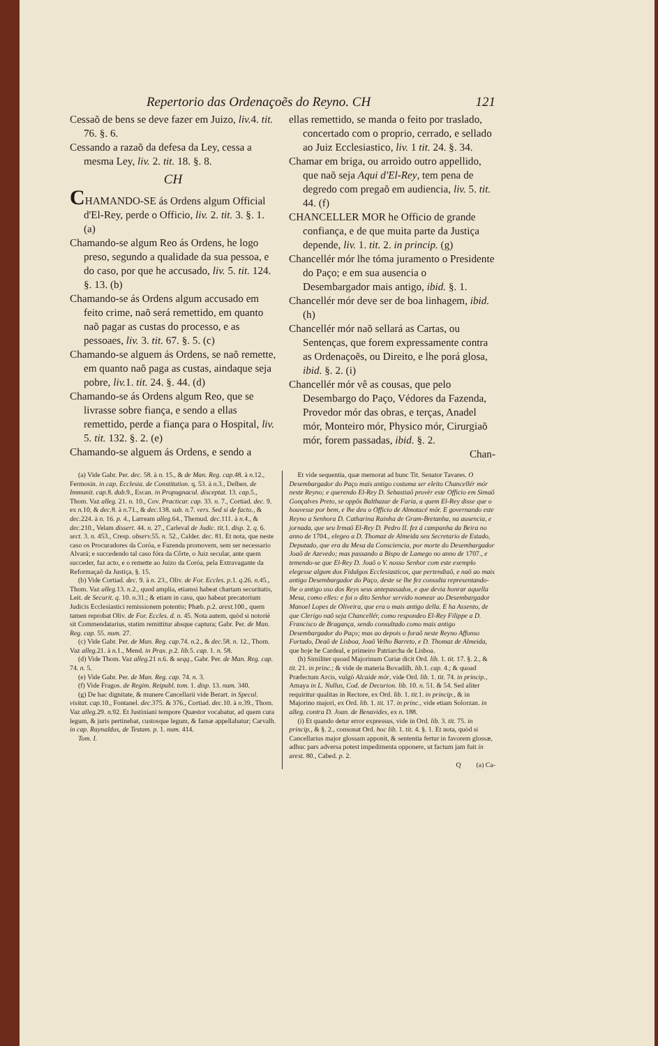Repertorio das Ordenaçoẽs do Reyno. CH 121
Cessaõ de bens se deve fazer em Juizo, liv. 4. tit. 76. §. 6.
Cessando a razaõ da defesa da Ley, cessa a mesma Ley, liv. 2. tit. 18. §. 8.
CH
CHAMANDO-SE ás Ordens algum Official d'El-Rey, perde o Officio, liv. 2. tit. 3. §. 1. (a)
Chamando-se algum Reo ás Ordens, he logo preso, segundo a qualidade da sua pessoa, e do caso, por que he accusado, liv. 5. tit. 124. §. 13. (b)
Chamando-se ás Ordens algum accusado em feito crime, naõ será remettido, em quanto naõ pagar as custas do processo, e as pessoaes, liv. 3. tit. 67. §. 5. (c)
Chamando-se alguem ás Ordens, se naõ remette, em quanto naõ paga as custas, aindaque seja pobre, liv. 1. tit. 24. §. 44. (d)
Chamando-se ás Ordens algum Reo, que se livrasse sobre fiança, e sendo a ellas remettido, perde a fiança para o Hospital, liv. 5. tit. 132. §. 2. (e)
Chamando-se alguem ás Ordens, e sendo a
ellas remettido, se manda o feito por traslado, concertado com o proprio, cerrado, e sellado ao Juiz Ecclesiastico, liv. 1 tit. 24. §. 34.
Chamar em briga, ou arroìdo outro appellido, que naõ seja Aqui d'El-Rey, tem pena de degredo com pregaõ em audiencia, liv. 5. tit. 44. (f)
CHANCELLER MOR he Officio de grande confiança, e de que muita parte da Justiça depende, liv. 1. tit. 2. in princip. (g)
Chancellér mór lhe tóma juramento o Presidente do Paço; e em sua ausencia o Desembargador mais antigo, ibid. §. 1.
Chancellér mór deve ser de boa linhagem, ibid. (h)
Chancellér mór naõ sellará as Cartas, ou Sentenças, que forem expressamente contra as Ordenaçoẽs, ou Direito, e lhe porá glosa, ibid. §. 2. (i)
Chancellér mór vê as cousas, que pelo Desembargo do Paço, Védores da Fazenda, Provedor mór das obras, e terças, Anadel mór, Monteiro mór, Physico mór, Cirurgiaõ mór, forem passadas, ibid. §. 2.
Chan-
(a) Vide Gabr. Per. dec. 58. à n. 15., & de Man. Reg. cap. 48. à n. 12., Fermosin. in cap. Ecclesia. de Constitution. q. 53. à n. 3., Delben. de Immunit. cap. 8. dub. 9., Escan. in Propugnacul. disceptat. 13. cap. 5., Thom. Vaz alleg. 21. n. 10., Cov. Practicar. cap. 33. n. 7., Cortiad. dec. 9. ex n. 10, & dec. 8. à n. 71., & dec. 138. sub. n. 7. vers. Sed si de facto., & dec. 224. à n. 16. p. 4., Larream alleg. 64., Themud. dec. 111. à n. 4., & dec. 210., Velam dissert. 44. n. 27., Carleval de Judic. tit. 1. disp. 2. q. 6. sect. 3. n. 453., Cresp. observ. 55. n. 52., Calder. dec. 81. Et nota, que neste caso os Procuradores da Coróa, e Fazenda promovem, sem ser necessario Alvará; e succedendo tal caso fóra da Côrte, o Juiz secular, ante quem succeder, faz acto, e o remette ao Juizo da Coróa, pela Extravagante da Reformaçaõ da Justiça, §. 15.
(b) Vide Cortiad. dec. 9. à n. 23., Oliv. de For. Eccles. p. 1. q. 26. n. 45., Thom. Vaz alleg. 13. n. 2., quod amplia, etiamsi habeat chartam securitatis, Leit. de Securit. q. 10. n. 31.; & etiam in casu, quo habeat precatorium Judicis Ecclesiastici remissionem potentis; Phæb. p. 2. arest. 100., quem tamen reprobat Oliv. de For. Eccles. d. n. 45. Nota autem, quòd si notoriè sit Commendatarius, statim remittitur absque captura; Gabr. Per. de Man. Reg. cap. 55. num. 27.
(c) Vide Gabr. Per. de Man. Reg. cap. 74. n. 2., & dec. 58. n. 12., Thom. Vaz alleg. 21. à n. 1., Mend. in Prax. p. 2. lib. 5. cap. 1. n. 58.
(d) Vide Thom. Vaz alleg. 21 n. 6. & seqq., Gabr. Per. de Man. Reg. cap. 74. n. 5.
(e) Vide Gabr. Per. de Man. Reg. cap. 74. n. 3.
(f) Vide Fragos. de Regim. Reipubl. tom. 1. disp. 13. num. 340.
(g) De hac dignitate, & munere Cancellarii vide Berart. in Specul. visitat. cap. 10., Fontanel. dec. 375. & 376., Cortiad. dec. 10. à n. 39., Thom. Vaz alleg. 29. n. 92. Et Justiniani tempore Quæstor vocabatur, ad quem cura legum, & juris pertinebat, custosque legum, & famæ appellabatur; Carvalh. in cap. Raynaldus, de Testam. p. 1. num. 414.
Tom. I.
Et vide sequentia, quæ memorat ad hunc Tit. Senator Tavares. O Desembargador do Paço mais antigo costuma ser eleito Chancellér mór neste Reyno; e querendo El-Rey D. Sebastiaõ provèr este Officio em Simaõ Gonçalves Preto, se oppôs Balthazar de Faria, a quem El-Rey disse que o houvesse por bem, e lhe deu o Officio de Almotacé mór. E governando este Reyno a Senhora D. Catharina Rainha de Gram-Bretanha, na ausencia, e jornada, que seu Irmaõ El-Rey D. Pedro II. fez á campanha da Beira no anno de 1704., elegeo a D. Thomaz de Almeida seu Secretario de Estado, Deputado, que era da Mesa da Consciencia, por morte do Desembargador Joaõ de Azevedo; mas passando a Bispo de Lamego no anno de 1707., e temendo-se que El-Rey D. Joaõ o V. nosso Senhor com este exemplo elegesse algum dos Fidalgos Ecclesiasticos, que pertendiaõ, e naõ ao mais antigo Desembargador do Paço, deste se lhe fez consulta representando-lhe o antigo uso dos Reys seus antepassados, e que devia honrar aquella Mesa, como elles: e foi o dito Senhor servido nomear ao Desembargador Manoel Lopes de Oliveira, que era o mais antigo della. E ha Assento, de que Clerigo naõ seja Chancellér, como respondeo El-Rey Filippe a D. Francisco de Bragança, sendo consultado como mais antigo Desembargador do Paço; mas ao depois o foraõ neste Reyno Affonso Furtado, Deaõ de Lisboa, Joaõ Velho Barreto, e D. Thomaz de Almeida, que hoje he Cardeal, e primeiro Patriarcha de Lisboa.
(h) Similiter quoad Majorinum Curiæ dicit Ord. lib. 1. tit. 17. §. 2., & tit. 21. in princ.; & vide de materia Bovadilh. lib. 1. cap. 4.; & quoad Præfectum Arcis, vulgò Alcaide mór, vide Ord. lib. 1. tit. 74. in princip., Amaya in L. Nullus, Cod. de Decurion. lib. 10. n. 51. & 54. Sed aliter requiritur qualitas in Rectore, ex Ord. lib. 1. tit. 1. in princip., & in Majorino majori, ex Ord. lib. 1. tit. 17. in princ., vide etiam Solorzan. in alleg. contra D. Joan. de Benavides, ex n. 188.
(i) Et quando detur error expressus, vide in Ord. lib. 3. tit. 75. in princip., & §. 2., consonat Ord. hoc lib. 1. tit. 4. §. 1. Et nota, quòd si Cancellarius major glossam apponit, & sententia fertur in favorem glossæ, adhuc pars adversa potest impedimenta opponere, ut factum jam fuit in arest. 80., Cabed. p. 2.
Q (a) Ca-